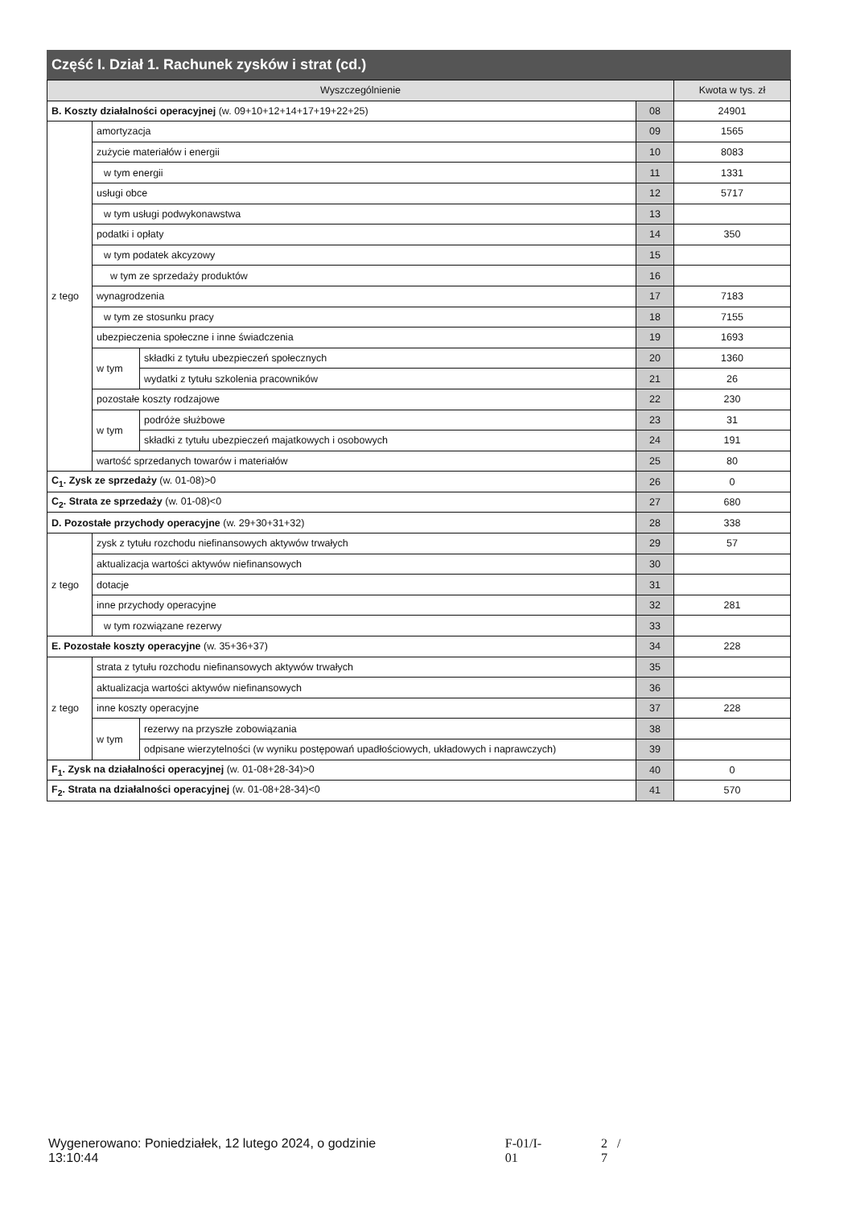Część I. Dział 1. Rachunek zysków i strat (cd.)
| Wyszczególnienie | | | | Kwota w tys. zł |
| --- | --- | --- | --- | --- |
| B. Koszty działalności operacyjnej (w. 09+10+12+14+17+19+22+25) | | | 08 | 24901 |
| z tego | amortyzacja | | 09 | 1565 |
| | zużycie materiałów i energii | | 10 | 8083 |
| | w tym energii | | 11 | 1331 |
| | usługi obce | | 12 | 5717 |
| | w tym usługi podwykonawstwa | | 13 | |
| | podatki i opłaty | | 14 | 350 |
| | w tym podatek akcyzowy | | 15 | |
| | w tym ze sprzedaży produktów | | 16 | |
| | wynagrodzenia | | 17 | 7183 |
| | w tym ze stosunku pracy | | 18 | 7155 |
| | ubezpieczenia społeczne i inne świadczenia | | 19 | 1693 |
| | w tym | składki z tytułu ubezpieczeń społecznych | 20 | 1360 |
| | | wydatki z tytułu szkolenia pracowników | 21 | 26 |
| | pozostałe koszty rodzajowe | | 22 | 230 |
| | w tym | podróże służbowe | 23 | 31 |
| | | składki z tytułu ubezpieczeń majatkowych i osobowych | 24 | 191 |
| | wartość sprzedanych towarów i materiałów | | 25 | 80 |
| C<sub>1</sub>. Zysk ze sprzedaży (w. 01-08)>0 | | | 26 | 0 |
| C<sub>2</sub>. Strata ze sprzedaży (w. 01-08)<0 | | | 27 | 680 |
| D. Pozostałe przychody operacyjne (w. 29+30+31+32) | | | 28 | 338 |
| z tego | zysk z tytułu rozchodu niefinansowych aktywów trwałych | | 29 | 57 |
| | aktualizacja wartości aktywów niefinansowych | | 30 | |
| | dotacje | | 31 | |
| | inne przychody operacyjne | | 32 | 281 |
| | w tym rozwiązane rezerwy | | 33 | |
| E. Pozostałe koszty operacyjne (w. 35+36+37) | | | 34 | 228 |
| z tego | strata z tytułu rozchodu niefinansowych aktywów trwałych | | 35 | |
| | aktualizacja wartości aktywów niefinansowych | | 36 | |
| | inne koszty operacyjne | | 37 | 228 |
| | w tym | rezerwy na przyszłe zobowiązania | 38 | |
| | | odpisane wierzytelności (w wyniku postępowań upadłościowych, układowych i naprawczych) | 39 | |
| F<sub>1</sub>. Zysk na działalności operacyjnej (w. 01-08+28-34)>0 | | | 40 | 0 |
| F<sub>2</sub>. Strata na działalności operacyjnej (w. 01-08+28-34)<0 | | | 41 | 570 |
Wygenerowano: Poniedziałek, 12 lutego 2024, o godzinie 13:10:44 F-01/I-01 2 / 7